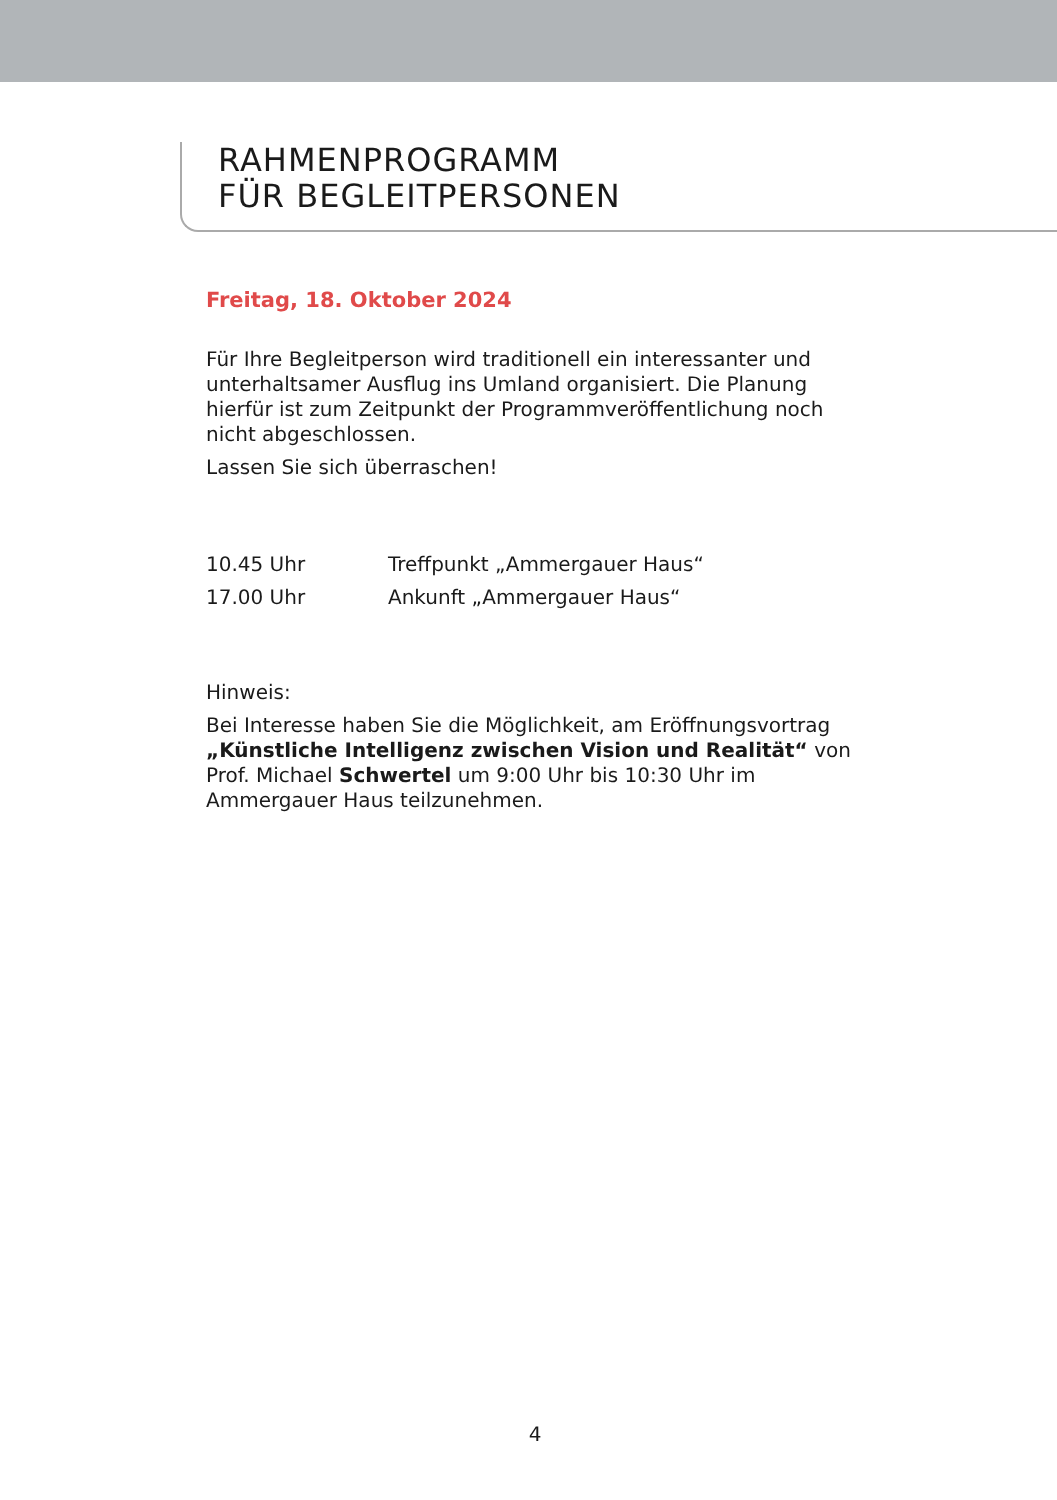RAHMENPROGRAMM
FÜR BEGLEITPERSONEN
Freitag, 18. Oktober 2024
Für Ihre Begleitperson wird traditionell ein interessanter und unter­haltsamer Ausflug ins Umland organisiert. Die Planung hierfür ist zum Zeitpunkt der Programmveröffentlichung noch nicht abgeschlossen.
Lassen Sie sich überraschen!
10.45 Uhr Treffpunkt „Ammergauer Haus“
17.00 Uhr Ankunft „Ammergauer Haus“
Hinweis:
Bei Interesse haben Sie die Möglichkeit, am Eröffnungsvortrag „Künst­liche Intelligenz zwischen Vision und Realität“ von Prof. Michael Schwertel um 9:00 Uhr bis 10:30 Uhr im Ammergauer Haus teilzuneh­men.
4